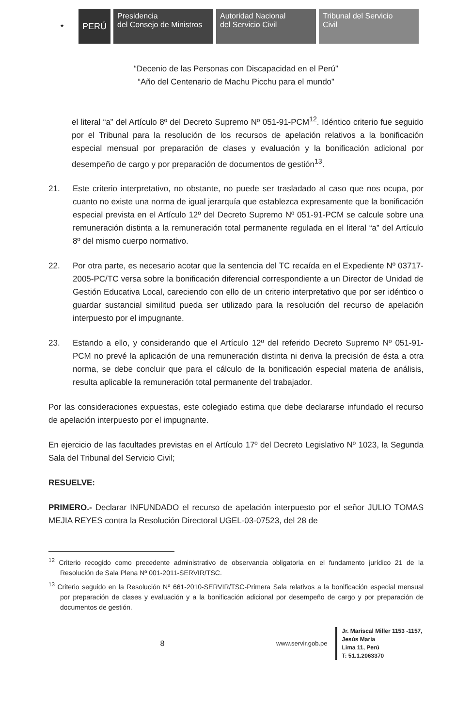★
PERÚ Presidencia
del Consejo de Ministros
Autoridad Nacional
del Servicio Civil
Tribunal del Servicio
Civil
“Decenio de las Personas con Discapacidad en el Perú”
“Año del Centenario de Machu Picchu para el mundo”
el literal “a” del Artículo 8º del Decreto Supremo Nº 051-91-PCM<sup>12</sup>. Idéntico criterio fue seguido por el Tribunal para la resolución de los recursos de apelación relativos a la bonificación especial mensual por preparación de clases y evaluación y la bonificación adicional por desempeño de cargo y por preparación de documentos de gestión<sup>13</sup>.
21. Este criterio interpretativo, no obstante, no puede ser trasladado al caso que nos ocupa, por cuanto no existe una norma de igual jerarquía que establezca expresamente que la bonificación especial prevista en el Artículo 12º del Decreto Supremo Nº 051-91-PCM se calcule sobre una remuneración distinta a la remuneración total permanente regulada en el literal “a” del Artículo 8º del mismo cuerpo normativo.
22. Por otra parte, es necesario acotar que la sentencia del TC recaída en el Expediente Nº 03717-2005-PC/TC versa sobre la bonificación diferencial correspondiente a un Director de Unidad de Gestión Educativa Local, careciendo con ello de un criterio interpretativo que por ser idéntico o guardar sustancial similitud pueda ser utilizado para la resolución del recurso de apelación interpuesto por el impugnante.
23. Estando a ello, y considerando que el Artículo 12º del referido Decreto Supremo Nº 051-91-PCM no prevé la aplicación de una remuneración distinta ni deriva la precisión de ésta a otra norma, se debe concluir que para el cálculo de la bonificación especial materia de análisis, resulta aplicable la remuneración total permanente del trabajador.
Por las consideraciones expuestas, este colegiado estima que debe declararse infundado el recurso de apelación interpuesto por el impugnante.
En ejercicio de las facultades previstas en el Artículo 17º del Decreto Legislativo Nº 1023, la Segunda Sala del Tribunal del Servicio Civil;
RESUELVE:
PRIMERO.- Declarar INFUNDADO el recurso de apelación interpuesto por el señor JULIO TOMAS MEJIA REYES contra la Resolución Directoral UGEL-03-07523, del 28 de
<sup>12</sup> Criterio recogido como precedente administrativo de observancia obligatoria en el fundamento jurídico 21 de la Resolución de Sala Plena Nº 001-2011-SERVIR/TSC.
<sup>13</sup> Criterio seguido en la Resolución Nº 661-2010-SERVIR/TSC-Primera Sala relativos a la bonificación especial mensual por preparación de clases y evaluación y a la bonificación adicional por desempeño de cargo y por preparación de documentos de gestión.
8
www.servir.gob.pe
Jr. Mariscal Miller 1153 -1157,
Jesús María
Lima 11, Perú
T: 51.1.2063370